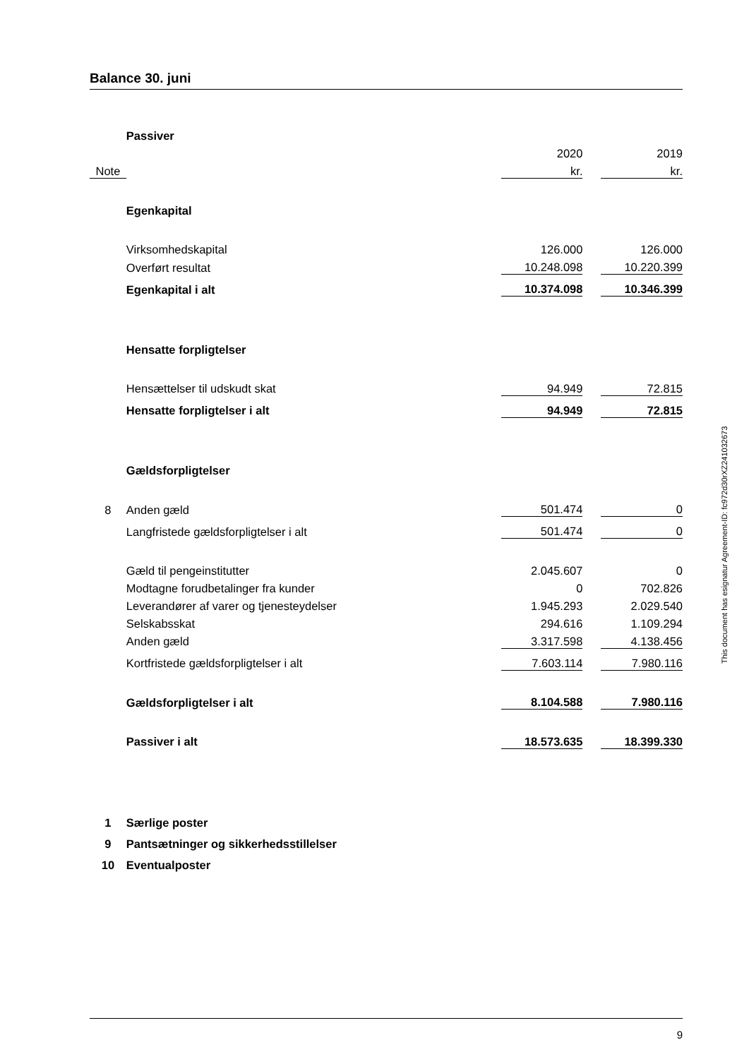Balance 30. juni
| | Passiver | | | |
| | | 2020 | | 2019 |
| Note | | kr. | | kr. |
| | Egenkapital | | | |
| | Virksomhedskapital | 126.000 | | 126.000 |
| | Overført resultat | 10.248.098 | | 10.220.399 |
| | Egenkapital i alt | 10.374.098 | | 10.346.399 |
| | Hensatte forpligtelser | | | |
| | Hensættelser til udskudt skat | 94.949 | | 72.815 |
| | Hensatte forpligtelser i alt | 94.949 | | 72.815 |
| | Gældsforpligtelser | | | |
| 8 | Anden gæld | 501.474 | | 0 |
| | Langfristede gældsforpligtelser i alt | 501.474 | | 0 |
| | Gæld til pengeinstitutter | 2.045.607 | | 0 |
| | Modtagne forudbetalinger fra kunder | 0 | | 702.826 |
| | Leverandører af varer og tjenesteydelser | 1.945.293 | | 2.029.540 |
| | Selskabsskat | 294.616 | | 1.109.294 |
| | Anden gæld | 3.317.598 | | 4.138.456 |
| | Kortfristede gældsforpligtelser i alt | 7.603.114 | | 7.980.116 |
| | Gældsforpligtelser i alt | 8.104.588 | | 7.980.116 |
| | Passiver i alt | 18.573.635 | | 18.399.330 |
| 1 | Særlige poster | | | |
| 9 | Pantsætninger og sikkerhedsstillelser | | | |
| 10 | Eventualposter | | | |
This document has esignatur Agreement-ID: fc972d30rXZ241032673
9